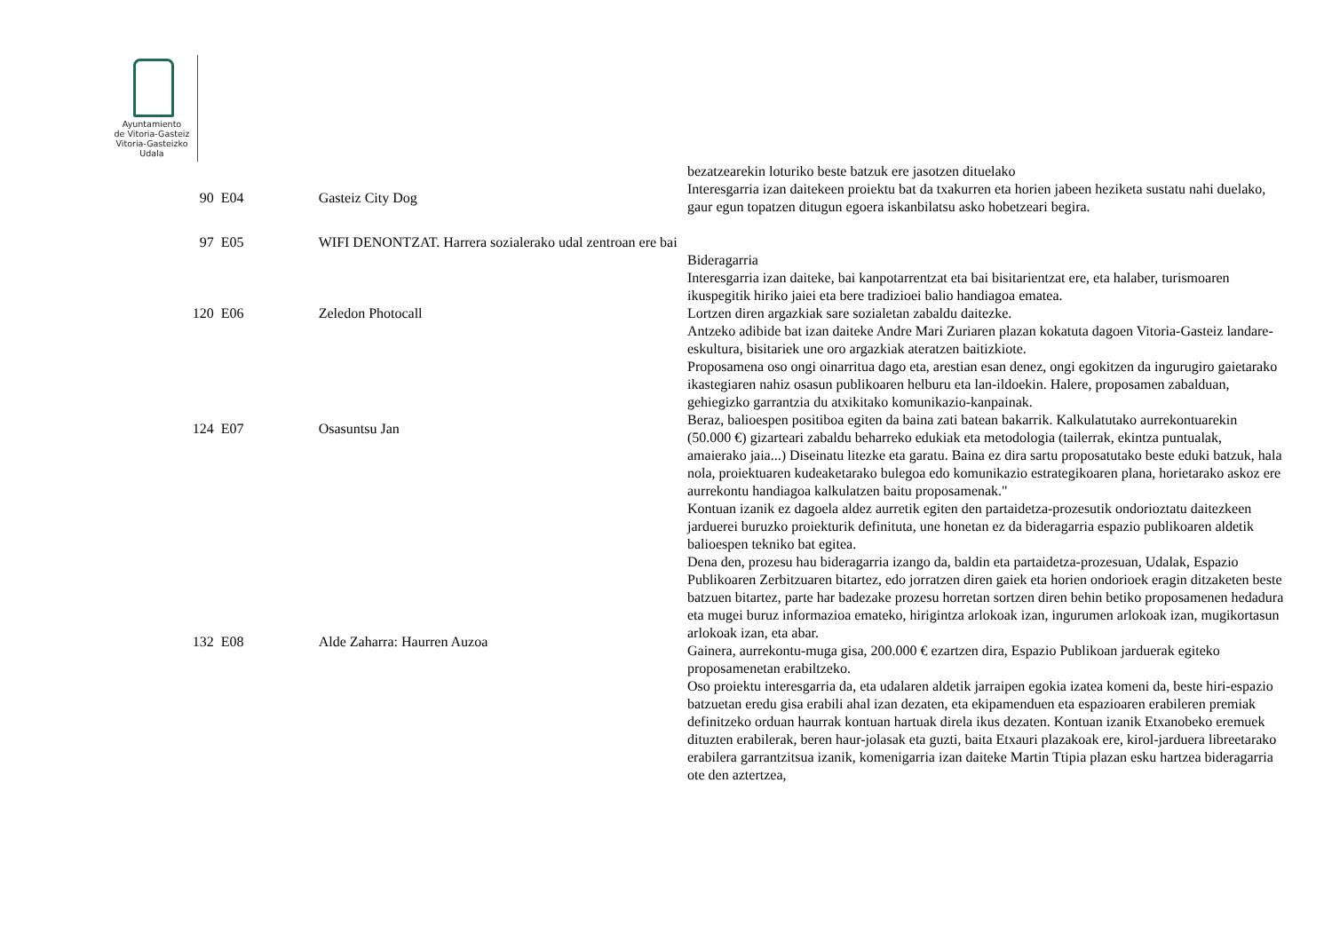Ayuntamiento
de Vitoria-Gasteiz
Vitoria-Gasteizko
Udala
| | | | bezatzearekin loturiko beste batzuk ere jasotzen dituelako |
| 90 | E04 | Gasteiz City Dog | Interesgarria izan daitekeen proiektu bat da txakurren eta horien jabeen heziketa sustatu nahi duelako, gaur egun topatzen ditugun egoera iskanbilatsu asko hobetzeari begira. |
| 97 | E05 | WIFI DENONTZAT. Harrera sozialerako udal zentroan ere bai | Bideragarria |
| 120 | E06 | Zeledon Photocall | Interesgarria izan daiteke, bai kanpotarrentzat eta bai bisitarientzat ere, eta halaber, turismoaren ikuspegitik hiriko jaiei eta bere tradizioei balio handiagoa ematea. Lortzen diren argazkiak sare sozialetan zabaldu daitezke. Antzeko adibide bat izan daiteke Andre Mari Zuriaren plazan kokatuta dagoen Vitoria-Gasteiz landare-eskultura, bisitariek une oro argazkiak ateratzen baitizkiote. |
| 124 | E07 | Osasuntsu Jan | Proposamena oso ongi oinarritua dago eta, arestian esan denez, ongi egokitzen da ingurugiro gaietarako ikastegiaren nahiz osasun publikoaren helburu eta lan-ildoekin. Halere, proposamen zabalduan, gehiegizko garrantzia du atxikitako komunikazio-kanpainak. Beraz, balioespen positiboa egiten da baina zati batean bakarrik. Kalkulatutako aurrekontuarekin (50.000 €) gizarteari zabaldu beharreko edukiak eta metodologia (tailerrak, ekintza puntualak, amaierako jaia...) Diseinatu litezke eta garatu. Baina ez dira sartu proposatutako beste eduki batzuk, hala nola, proiektuaren kudeaketarako bulegoa edo komunikazio estrategikoaren plana, horietarako askoz ere aurrekontu handiagoa kalkulatzen baitu proposamenak." |
| 132 | E08 | Alde Zaharra: Haurren Auzoa | Kontuan izanik ez dagoela aldez aurretik egiten den partaidetza-prozesutik ondorioztatu daitezkeen jarduerei buruzko proiekturik definituta, une honetan ez da bideragarria espazio publikoaren aldetik balioespen tekniko bat egitea. Dena den, prozesu hau bideragarria izango da, baldin eta partaidetza-prozesuan, Udalak, Espazio Publikoaren Zerbitzuaren bitartez, edo jorratzen diren gaiek eta horien ondorioek eragin ditzaketen beste batzuen bitartez, parte har badezake prozesu horretan sortzen diren behin betiko proposamenen hedadura eta mugei buruz informazioa emateko, hirigintza arlokoak izan, ingurumen arlokoak izan, mugikortasun arlokoak izan, eta abar. Gainera, aurrekontu-muga gisa, 200.000 € ezartzen dira, Espazio Publikoan jarduerak egiteko proposamenetan erabiltzeko. Oso proiektu interesgarria da, eta udalaren aldetik jarraipen egokia izatea komeni da, beste hiri-espazio batzuetan eredu gisa erabili ahal izan dezaten, eta ekipamenduen eta espazioaren erabileren premiak definitzeko orduan haurrak kontuan hartuak direla ikus dezaten. Kontuan izanik Etxanobeko eremuek dituzten erabilerak, beren haur-jolasak eta guzti, baita Etxauri plazakoak ere, kirol-jarduera libreetarako erabilera garrantzitsua izanik, komenigarria izan daiteke Martin Ttipia plazan esku hartzea bideragarria ote den aztertzea, |